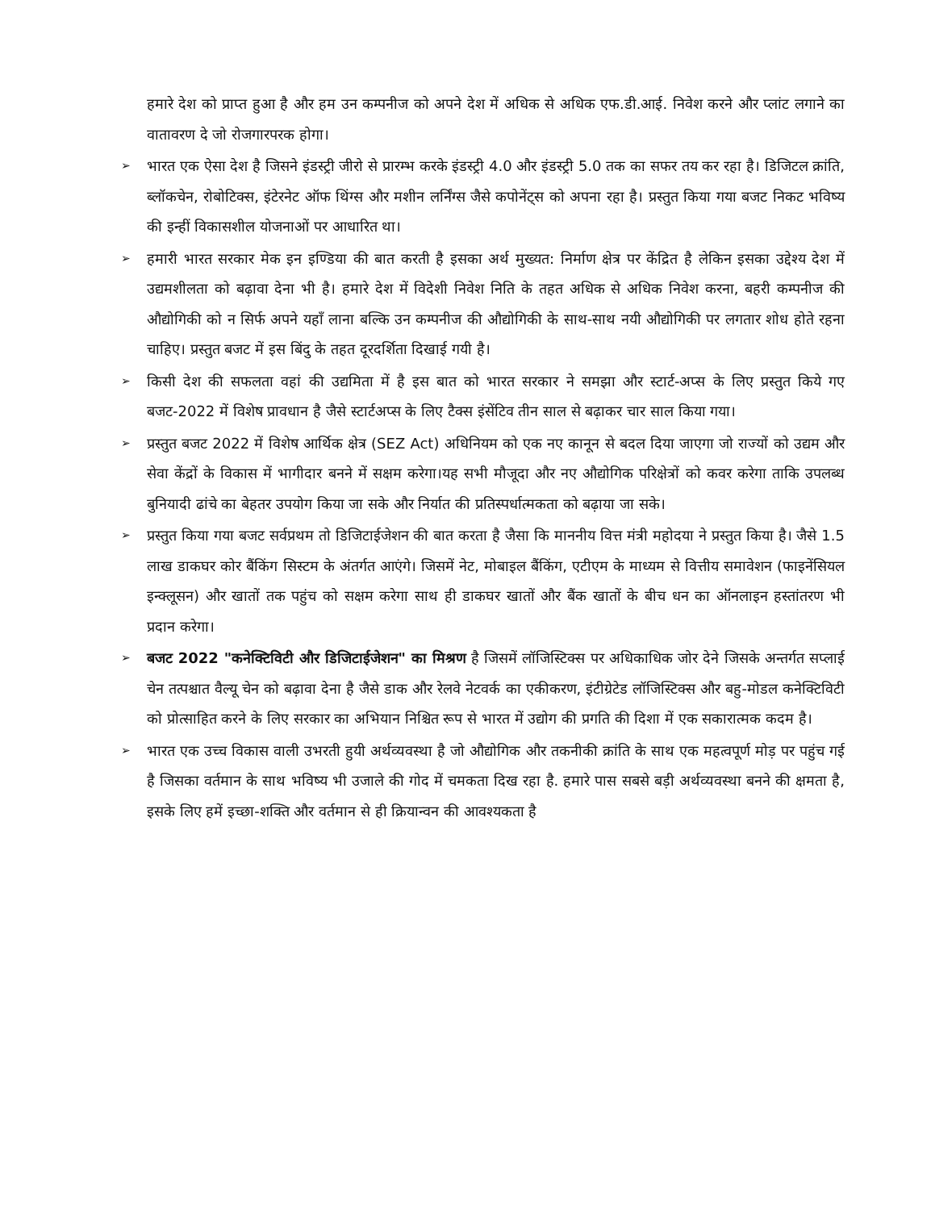हमारे देश को प्राप्त हुआ है और हम उन कम्पनीज को अपने देश में अधिक से अधिक एफ.डी.आई. निवेश करने और प्लांट लगाने का वातावरण दे जो रोजगारपरक होगा।
➢ भारत एक ऐसा देश है जिसने इंडस्ट्री जीरो से प्रारम्भ करके इंडस्ट्री 4.0 और इंडस्ट्री 5.0 तक का सफर तय कर रहा है। डिजिटल क्रांति, ब्लॉकचेन, रोबोटिक्स, इंटेरनेट ऑफ थिंग्स और मशीन लर्निंग्स जैसे कपोनेंट्स को अपना रहा है। प्रस्तुत किया गया बजट निकट भविष्य की इन्हीं विकासशील योजनाओं पर आधारित था।
➢ हमारी भारत सरकार मेक इन इण्डिया की बात करती है इसका अर्थ मुख्यत: निर्माण क्षेत्र पर केंद्रित है लेकिन इसका उद्देश्य देश में उद्यमशीलता को बढ़ावा देना भी है। हमारे देश में विदेशी निवेश निति के तहत अधिक से अधिक निवेश करना, बहरी कम्पनीज की औद्योगिकी को न सिर्फ अपने यहाँ लाना बल्कि उन कम्पनीज की औद्योगिकी के साथ-साथ नयी औद्योगिकी पर लगतार शोध होते रहना चाहिए। प्रस्तुत बजट में इस बिंदु के तहत दूरदर्शिता दिखाई गयी है।
➢ किसी देश की सफलता वहां की उद्यमिता में है इस बात को भारत सरकार ने समझा और स्टार्ट-अप्स के लिए प्रस्तुत किये गए बजट-2022 में विशेष प्रावधान है जैसे स्टार्टअप्स के लिए टैक्स इंसेंटिव तीन साल से बढ़ाकर चार साल किया गया।
➢ प्रस्तुत बजट 2022 में विशेष आर्थिक क्षेत्र (SEZ Act) अधिनियम को एक नए कानून से बदल दिया जाएगा जो राज्यों को उद्यम और सेवा केंद्रों के विकास में भागीदार बनने में सक्षम करेगा।यह सभी मौजूदा और नए औद्योगिक परिक्षेत्रों को कवर करेगा ताकि उपलब्ध बुनियादी ढांचे का बेहतर उपयोग किया जा सके और निर्यात की प्रतिस्पर्धात्मकता को बढ़ाया जा सके।
➢ प्रस्तुत किया गया बजट सर्वप्रथम तो डिजिटाईजेशन की बात करता है जैसा कि माननीय वित्त मंत्री महोदया ने प्रस्तुत किया है। जैसे 1.5 लाख डाकघर कोर बैंकिंग सिस्टम के अंतर्गत आएंगे। जिसमें नेट, मोबाइल बैंकिंग, एटीएम के माध्यम से वित्तीय समावेशन (फाइनेंसियल इन्क्लूसन) और खातों तक पहुंच को सक्षम करेगा साथ ही डाकघर खातों और बैंक खातों के बीच धन का ऑनलाइन हस्तांतरण भी प्रदान करेगा।
➢ बजट 2022 "कनेक्टिविटी और डिजिटाईजेशन" का मिश्रण है जिसमें लॉजिस्टिक्स पर अधिकाधिक जोर देने जिसके अन्तर्गत सप्लाई चेन तत्पश्चात वैल्यू चेन को बढ़ावा देना है जैसे डाक और रेलवे नेटवर्क का एकीकरण, इंटीग्रेटेड लॉजिस्टिक्स और बहु-मोडल कनेक्टिविटी को प्रोत्साहित करने के लिए सरकार का अभियान निश्चित रूप से भारत में उद्योग की प्रगति की दिशा में एक सकारात्मक कदम है।
➢ भारत एक उच्च विकास वाली उभरती हुयी अर्थव्यवस्था है जो औद्योगिक और तकनीकी क्रांति के साथ एक महत्वपूर्ण मोड़ पर पहुंच गई है जिसका वर्तमान के साथ भविष्य भी उजाले की गोद में चमकता दिख रहा है. हमारे पास सबसे बड़ी अर्थव्यवस्था बनने की क्षमता है, इसके लिए हमें इच्छा-शक्ति और वर्तमान से ही क्रियान्वन की आवश्यकता है